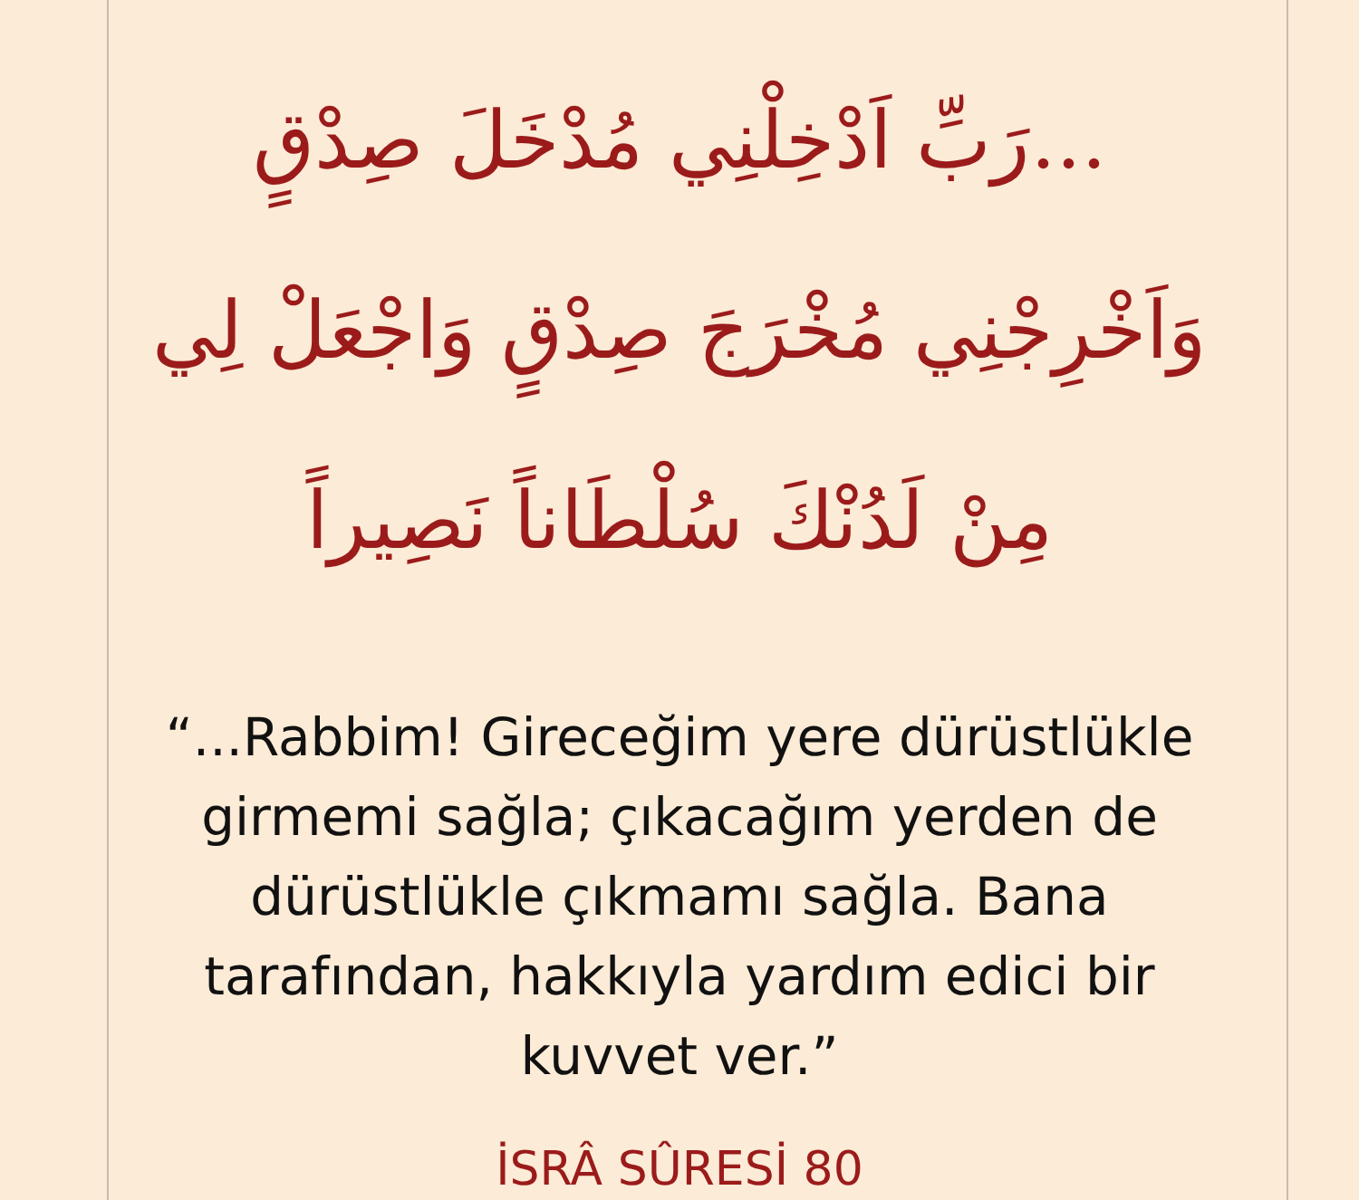...رَبِّ اَدْخِلْنِي مُدْخَلَ صِدْقٍ وَاَخْرِجْنِي مُخْرَجَ صِدْقٍ وَاجْعَلْ لِي مِنْ لَدُنْكَ سُلْطَاناً نَصِيراً
“...Rabbim! Gireceğim yere dürüstlükle girmemi sağla; çıkacağım yerden de dürüstlükle çıkmamı sağla. Bana tarafından, hakkıyla yardım edici bir kuvvet ver.”
İSRÂ SÛRESİ 80